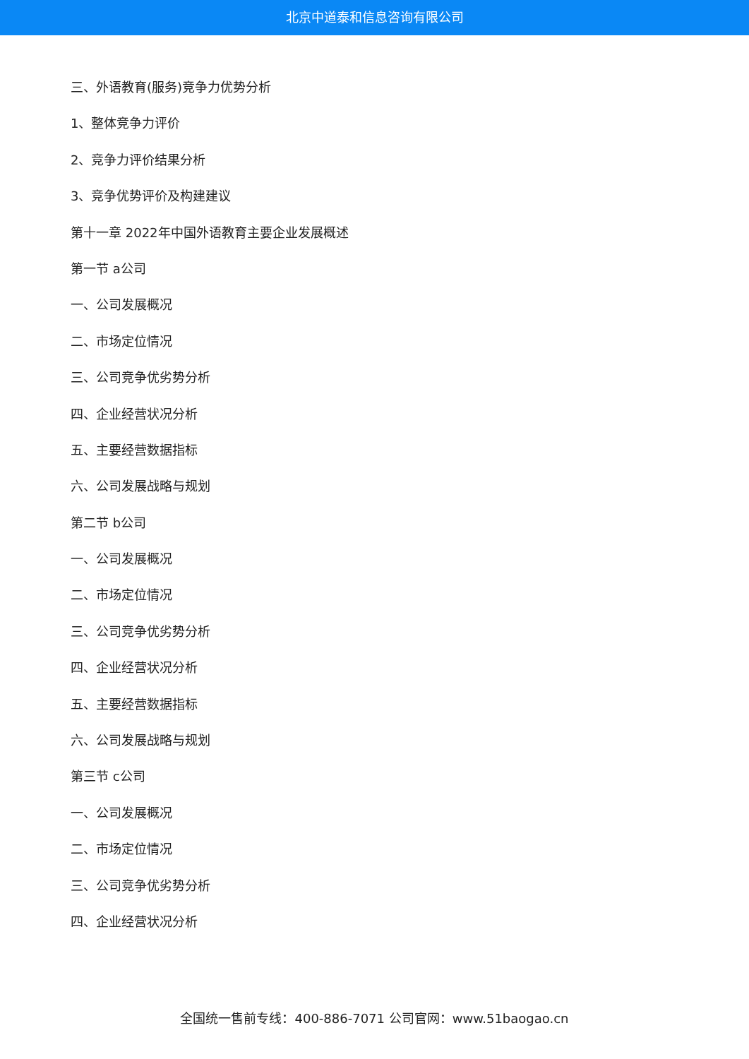北京中道泰和信息咨询有限公司
三、外语教育(服务)竞争力优势分析
1、整体竞争力评价
2、竞争力评价结果分析
3、竞争优势评价及构建建议
第十一章 2022年中国外语教育主要企业发展概述
第一节 a公司
一、公司发展概况
二、市场定位情况
三、公司竞争优劣势分析
四、企业经营状况分析
五、主要经营数据指标
六、公司发展战略与规划
第二节 b公司
一、公司发展概况
二、市场定位情况
三、公司竞争优劣势分析
四、企业经营状况分析
五、主要经营数据指标
六、公司发展战略与规划
第三节 c公司
一、公司发展概况
二、市场定位情况
三、公司竞争优劣势分析
四、企业经营状况分析
全国统一售前专线：400-886-7071 公司官网：www.51baogao.cn